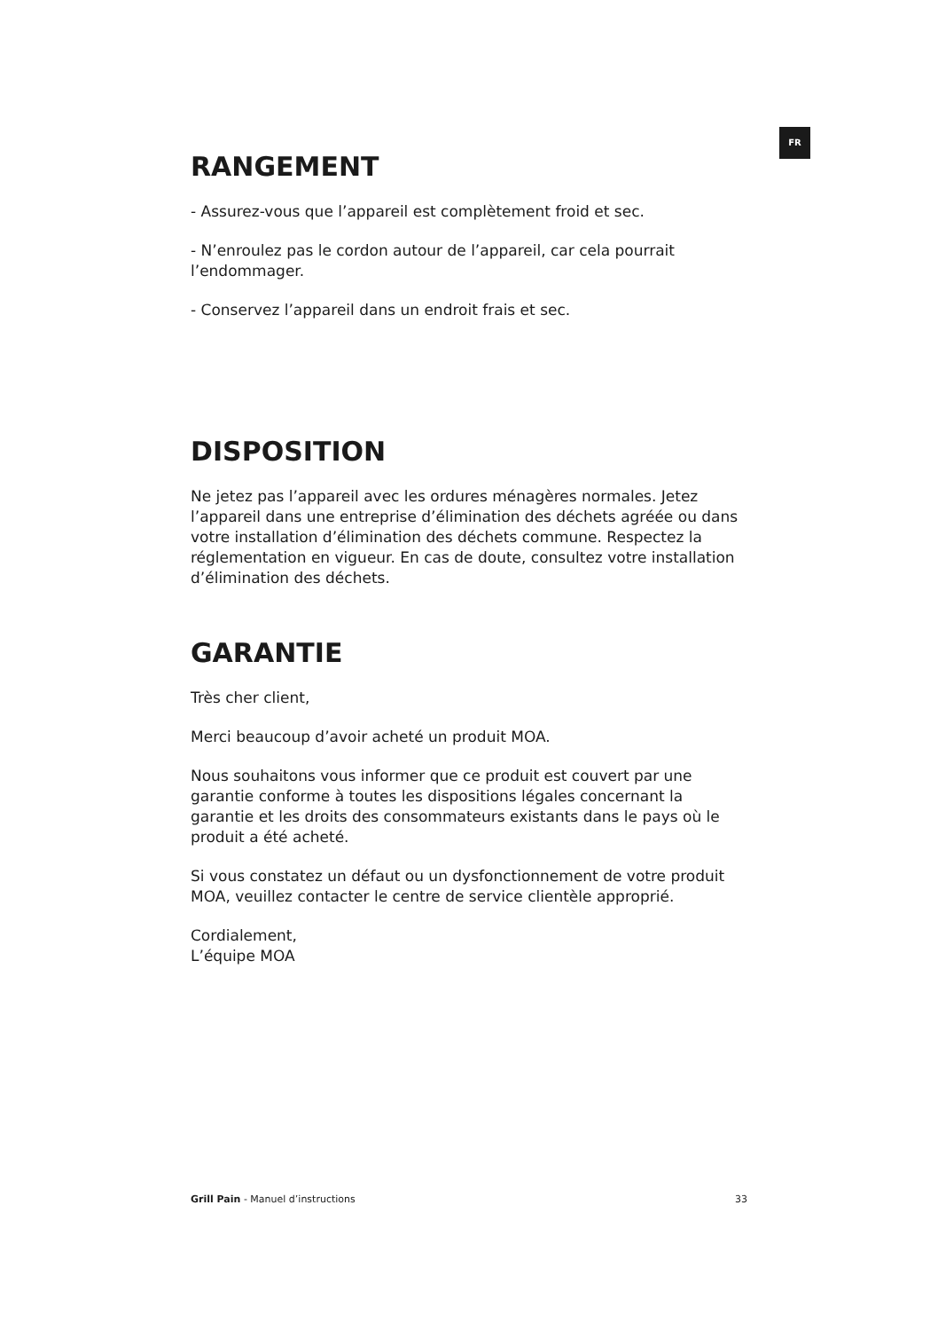FR
RANGEMENT
- Assurez-vous que l’appareil est complètement froid et sec.
- N’enroulez pas le cordon autour de l’appareil, car cela pourrait l’endommager.
- Conservez l’appareil dans un endroit frais et sec.
DISPOSITION
Ne jetez pas l’appareil avec les ordures ménagères normales. Jetez l’appareil dans une entreprise d’élimination des déchets agréée ou dans votre installation d’élimination des déchets commune. Respectez la réglementation en vigueur. En cas de doute, consultez votre installation d’élimination des déchets.
GARANTIE
Très cher client,
Merci beaucoup d’avoir acheté un produit MOA.
Nous souhaitons vous informer que ce produit est couvert par une garantie conforme à toutes les dispositions légales concernant la garantie et les droits des consommateurs existants dans le pays où le produit a été acheté.
Si vous constatez un défaut ou un dysfonctionnement de votre produit MOA, veuillez contacter le centre de service clientèle approprié.
Cordialement,
L’équipe MOA
Grill Pain - Manuel d’instructions 33